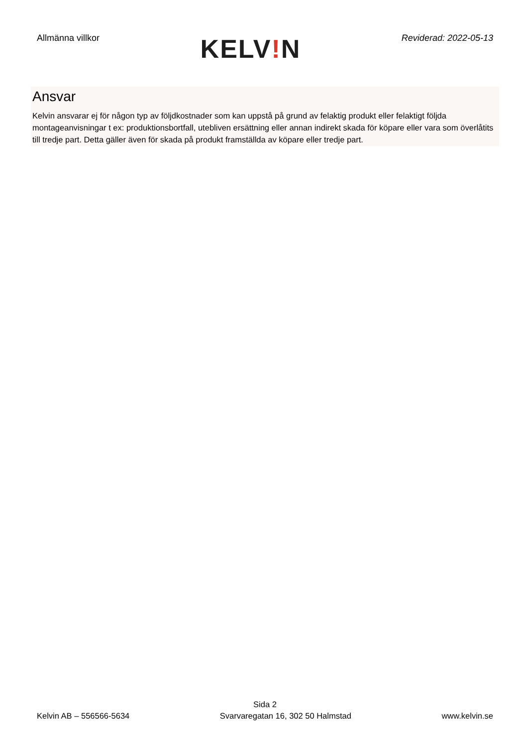Allmänna villkor
KELV!N
Reviderad: 2022-05-13
Ansvar
Kelvin ansvarar ej för någon typ av följdkostnader som kan uppstå på grund av felaktig produkt eller felaktigt följda montageanvisningar t ex: produktionsbortfall, utebliven ersättning eller annan indirekt skada för köpare eller vara som överlåtits till tredje part. Detta gäller även för skada på produkt framställda av köpare eller tredje part.
Sida 2
Kelvin AB – 556566-5634 Svarvaregatan 16, 302 50 Halmstad www.kelvin.se